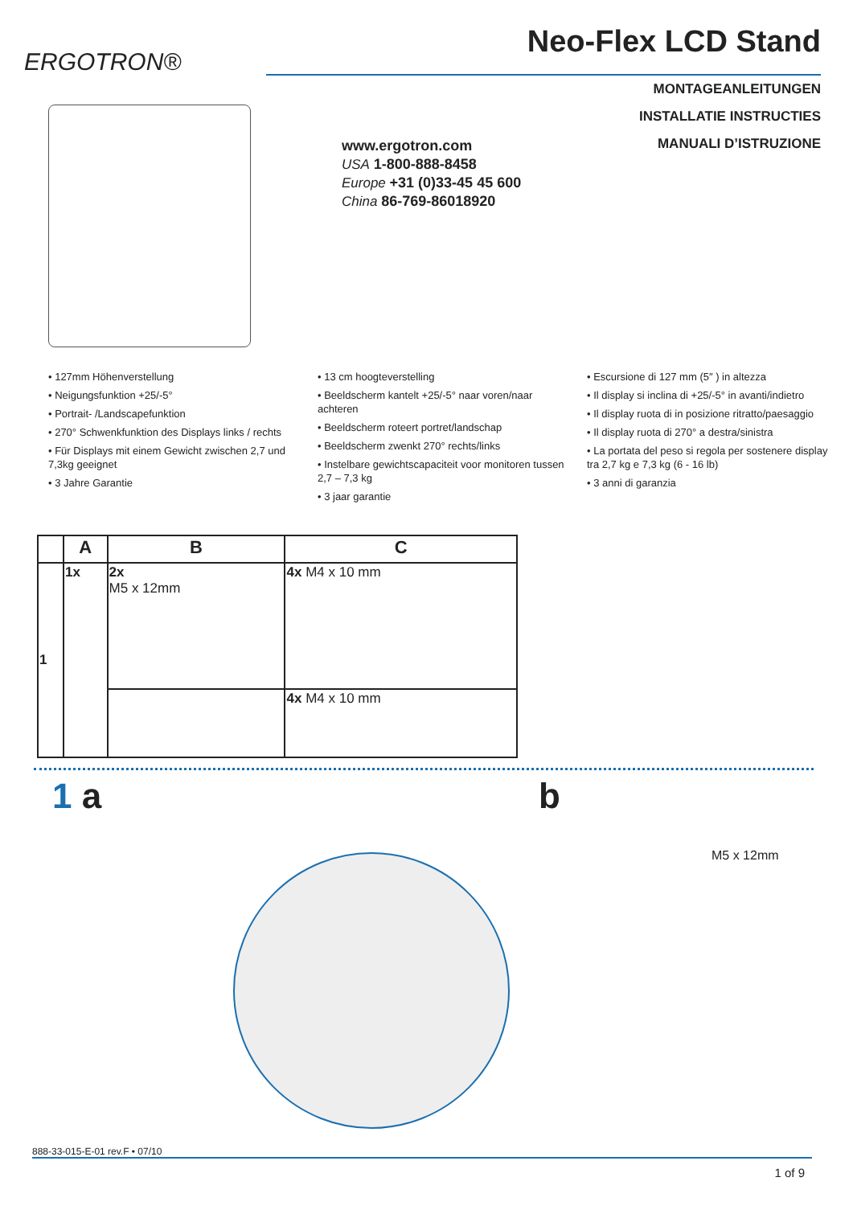ERGOTRON®
Neo-Flex LCD Stand
MONTAGEANLEITUNGEN
INSTALLATIE INSTRUCTIES
MANUALI D’ISTRUZIONE
www.ergotron.com
USA 1-800-888-8458
Europe +31 (0)33-45 45 600
China 86-769-86018920
• 127mm Höhenverstellung
• Neigungsfunktion +25/-5°
• Portrait- /Landscapefunktion
• 270° Schwenkfunktion des Displays links / rechts
• Für Displays mit einem Gewicht zwischen 2,7 und 7,3kg geeignet
• 3 Jahre Garantie
• 13 cm hoogteverstelling
• Beeldscherm kantelt +25/-5° naar voren/naar achteren
• Beeldscherm roteert portret/landschap
• Beeldscherm zwenkt 270° rechts/links
• Instelbare gewichtscapaciteit voor monitoren tussen 2,7 – 7,3 kg
• 3 jaar garantie
• Escursione di 127 mm (5″ ) in altezza
• Il display si inclina di +25/-5° in avanti/indietro
• Il display ruota di in posizione ritratto/paesaggio
• Il display ruota di 270° a destra/sinistra
• La portata del peso si regola per sostenere display tra 2,7 kg e 7,3 kg (6 - 16 lb)
• 3 anni di garanzia
| | A | B | C |
| --- | --- | --- | --- |
| 1 | 1x | 2x M5 x 12mm | 4x M4 x 10 mm |
| | | | 4x M4 x 10 mm |
1 a b
M5 x 12mm
888-33-015-E-01 rev.F • 07/10
1 of 9